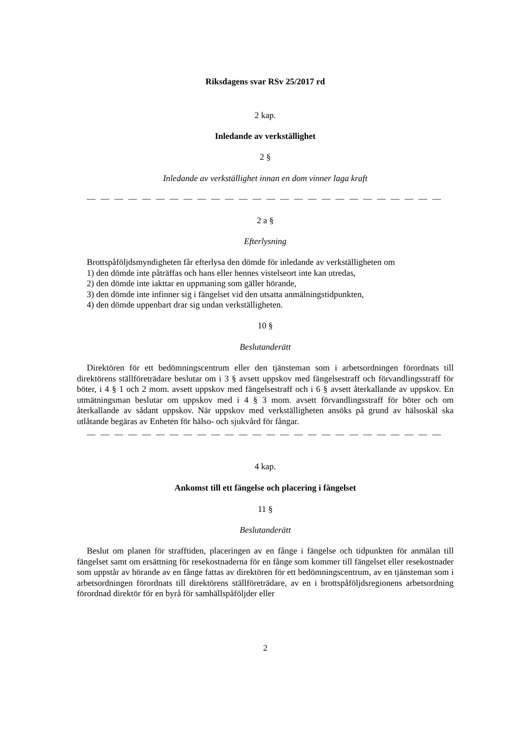Riksdagens svar RSv 25/2017 rd
2 kap.
Inledande av verkställighet
2 §
Inledande av verkställighet innan en dom vinner laga kraft
— — — — — — — — — — — — — — — — — — — — — — — — — —
2 a §
Efterlysning
Brottspåföljdsmyndigheten får efterlysa den dömde för inledande av verkställigheten om
1) den dömde inte påträffas och hans eller hennes vistelseort inte kan utredas,
2) den dömde inte iakttar en uppmaning som gäller hörande,
3) den dömde inte infinner sig i fängelset vid den utsatta anmälningstidpunkten,
4) den dömde uppenbart drar sig undan verkställigheten.
10 §
Beslutanderätt
Direktören för ett bedömningscentrum eller den tjänsteman som i arbetsordningen förordnats till direktörens ställföreträdare beslutar om i 3 § avsett uppskov med fängelsestraff och förvandlingsstraff för böter, i 4 § 1 och 2 mom. avsett uppskov med fängelsestraff och i 6 § avsett återkallande av uppskov. En utmätningsman beslutar om uppskov med i 4 § 3 mom. avsett förvandlingsstraff för böter och om återkallande av sådant uppskov. När uppskov med verkställigheten ansöks på grund av hälsoskäl ska utlåtande begäras av Enheten för hälso- och sjukvård för fångar.
— — — — — — — — — — — — — — — — — — — — — — — — — —
4 kap.
Ankomst till ett fängelse och placering i fängelset
11 §
Beslutanderätt
Beslut om planen för strafftiden, placeringen av en fånge i fängelse och tidpunkten för anmälan till fängelset samt om ersättning för resekostnaderna för en fånge som kommer till fängelset eller resekostnader som uppstår av hörande av en fånge fattas av direktören för ett bedömningscentrum, av en tjänsteman som i arbetsordningen förordnats till direktörens ställföreträdare, av en i brottspåföljdsregionens arbetsordning förordnad direktör för en byrå för samhällspåföljder eller
2